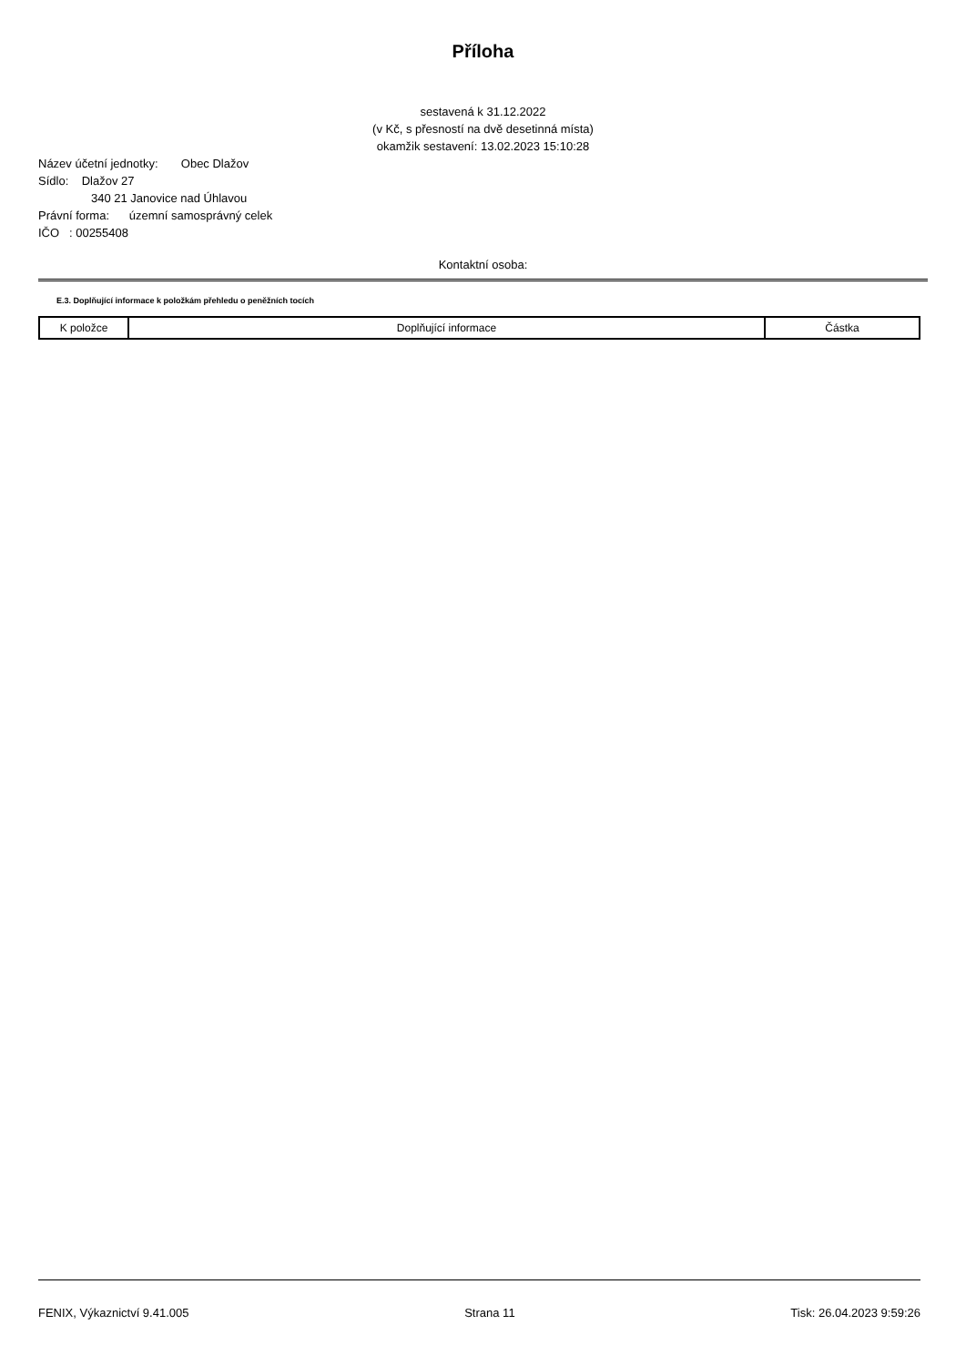Příloha
sestavená k 31.12.2022
(v Kč, s přesností na dvě desetinná místa)
okamžik sestavení: 13.02.2023 15:10:28
Název účetní jednotky: Obec Dlažov
Sídlo: Dlažov 27
340 21 Janovice nad Úhlavou
Právní forma: územní samosprávný celek
IČO : 00255408
Kontaktní osoba:
E.3. Doplňující informace k položkám přehledu o peněžních tocích
| K položce | Doplňující informace | Částka |
FENIX, Výkaznictví 9.41.005 Strana 11 Tisk: 26.04.2023 9:59:26